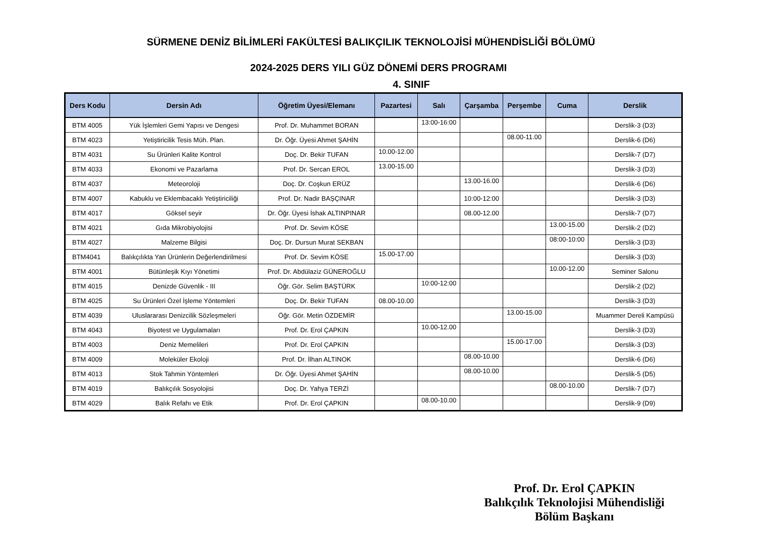SÜRMENE DENİZ BİLİMLERİ FAKÜLTESİ BALIKÇILIK TEKNOLOJİSİ MÜHENDİSLİĞİ BÖLÜMÜ
2024-2025 DERS YILI GÜZ DÖNEMİ DERS PROGRAMI
4. SINIF
| Ders Kodu | Dersin Adı | Öğretim Üyesi/Elemanı | Pazartesi | Salı | Çarşamba | Perşembe | Cuma | Derslik |
| --- | --- | --- | --- | --- | --- | --- | --- | --- |
| BTM 4005 | Yük İşlemleri Gemi Yapısı ve Dengesi | Prof. Dr. Muhammet BORAN | | 13:00-16:00 | | | | Derslik-3 (D3) |
| BTM 4023 | Yetiştiricilik Tesis Müh. Plan. | Dr. Öğr. Üyesi Ahmet ŞAHİN | | | | 08.00-11.00 | | Derslik-6 (D6) |
| BTM 4031 | Su Ürünleri Kalite Kontrol | Doç. Dr. Bekir TUFAN | 10.00-12.00 | | | | | Derslik-7 (D7) |
| BTM 4033 | Ekonomi ve Pazarlama | Prof. Dr. Sercan EROL | 13.00-15.00 | | | | | Derslik-3 (D3) |
| BTM 4037 | Meteoroloji | Doç. Dr. Coşkun ERÜZ | | | 13.00-16.00 | | | Derslik-6 (D6) |
| BTM 4007 | Kabuklu ve Eklembacaklı Yetiştiriciliği | Prof. Dr. Nadir BAŞÇINAR | | | 10:00-12:00 | | | Derslik-3 (D3) |
| BTM 4017 | Göksel seyir | Dr. Öğr. Üyesi İshak ALTINPINAR | | | 08.00-12.00 | | | Derslik-7 (D7) |
| BTM 4021 | Gıda Mikrobiyolojisi | Prof. Dr. Sevim KÖSE | | | | | 13.00-15.00 | Derslik-2 (D2) |
| BTM 4027 | Malzeme Bilgisi | Doç. Dr. Dursun Murat SEKBAN | | | | | 08:00-10:00 | Derslik-3 (D3) |
| BTM4041 | Balıkçılıkta Yan Ürünlerin Değerlendirilmesi | Prof. Dr. Sevim KÖSE | 15.00-17.00 | | | | | Derslik-3 (D3) |
| BTM 4001 | Bütünleşik Kıyı Yönetimi | Prof. Dr. Abdülaziz GÜNEROĞLU | | | | | 10.00-12.00 | Seminer Salonu |
| BTM 4015 | Denizde Güvenlik - III | Öğr. Gör. Selim BAŞTÜRK | | 10:00-12:00 | | | | Derslik-2 (D2) |
| BTM 4025 | Su Ürünleri Özel İşleme Yöntemleri | Doç. Dr. Bekir TUFAN | 08.00-10.00 | | | | | Derslik-3 (D3) |
| BTM 4039 | Uluslararası Denizcilik Sözleşmeleri | Öğr. Gör. Metin ÖZDEMİR | | | | 13.00-15.00 | | Muammer Dereli Kampüsü |
| BTM 4043 | Biyotest ve Uygulamaları | Prof. Dr. Erol ÇAPKIN | | 10.00-12.00 | | | | Derslik-3 (D3) |
| BTM 4003 | Deniz Memelileri | Prof. Dr. Erol ÇAPKIN | | | | 15.00-17.00 | | Derslik-3 (D3) |
| BTM 4009 | Moleküler Ekoloji | Prof. Dr. İlhan ALTINOK | | | 08.00-10.00 | | | Derslik-6 (D6) |
| BTM 4013 | Stok Tahmin Yöntemleri | Dr. Öğr. Üyesi Ahmet ŞAHİN | | | 08.00-10.00 | | | Derslik-5 (D5) |
| BTM 4019 | Balıkçılık Sosyolojisi | Doç. Dr. Yahya TERZİ | | | | | 08.00-10.00 | Derslik-7 (D7) |
| BTM 4029 | Balık Refahı ve Etik | Prof. Dr. Erol ÇAPKIN | | 08.00-10.00 | | | | Derslik-9 (D9) |
Prof. Dr. Erol ÇAPKIN
Balıkçılık Teknolojisi Mühendisliği
Bölüm Başkanı